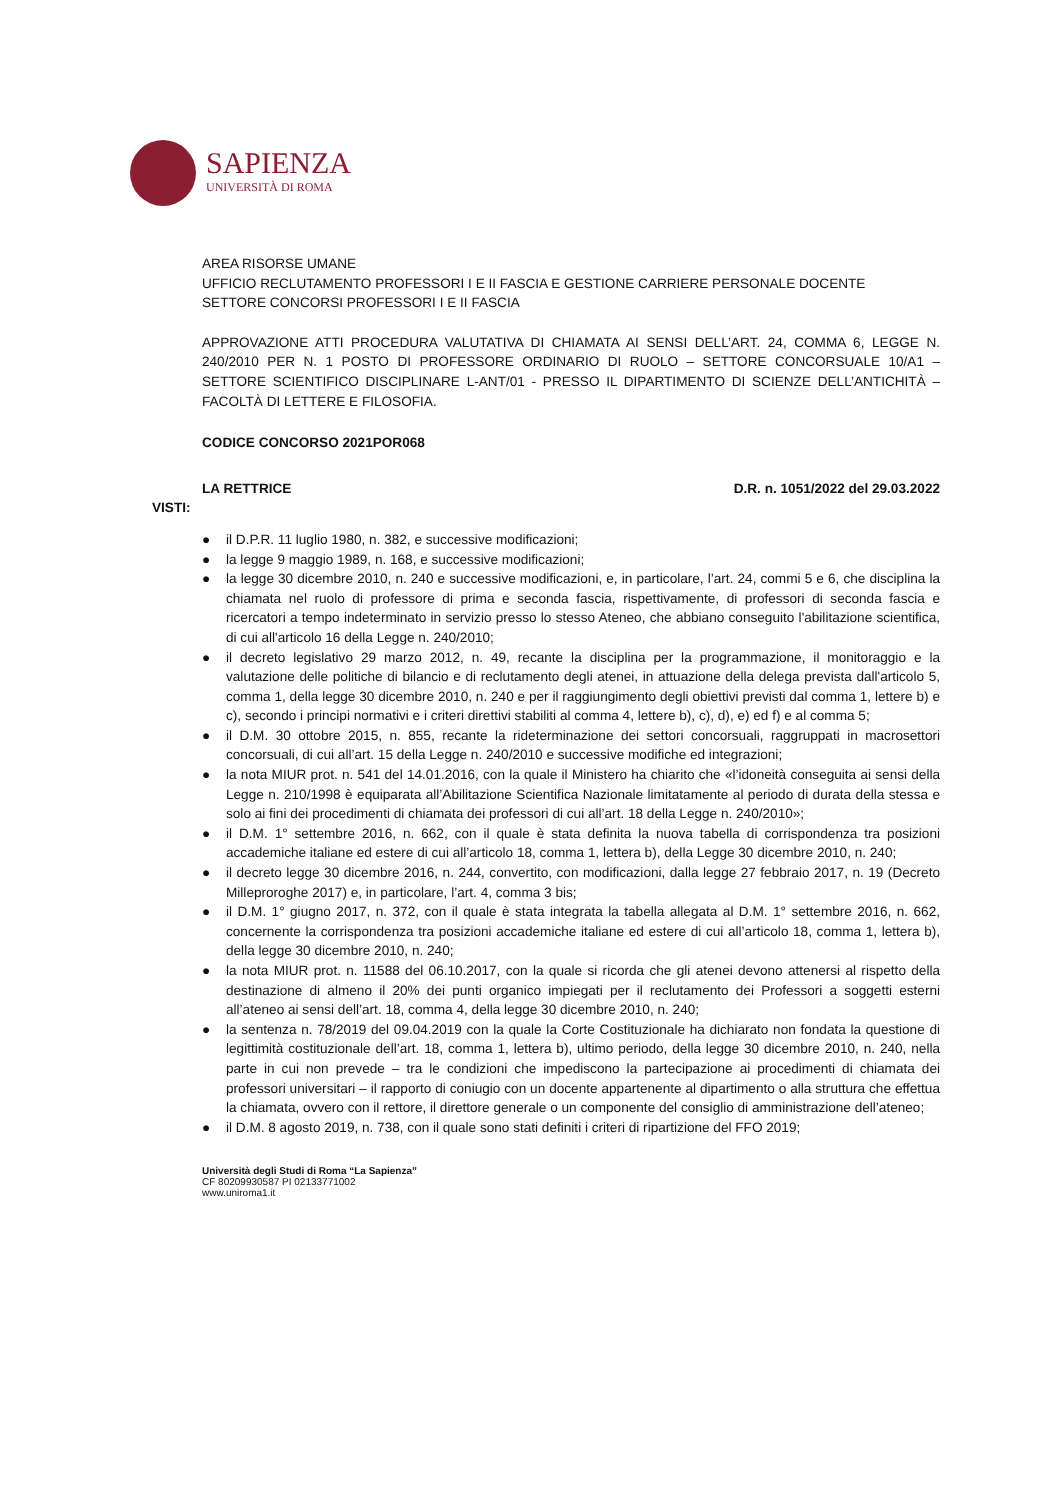SAPIENZA
UNIVERSITÀ DI ROMA
AREA RISORSE UMANE
UFFICIO RECLUTAMENTO PROFESSORI I E II FASCIA E GESTIONE CARRIERE PERSONALE DOCENTE
SETTORE CONCORSI PROFESSORI I E II FASCIA
APPROVAZIONE ATTI PROCEDURA VALUTATIVA DI CHIAMATA AI SENSI DELL’ART. 24, COMMA 6, LEGGE N. 240/2010 PER N. 1 POSTO DI PROFESSORE ORDINARIO DI RUOLO – SETTORE CONCORSUALE 10/A1 – SETTORE SCIENTIFICO DISCIPLINARE L-ANT/01 - PRESSO IL DIPARTIMENTO DI SCIENZE DELL’ANTICHITÀ – FACOLTÀ DI LETTERE E FILOSOFIA.
CODICE CONCORSO 2021POR068
LA RETTRICE D.R. n. 1051/2022 del 29.03.2022
VISTI:
● il D.P.R. 11 luglio 1980, n. 382, e successive modificazioni;
● la legge 9 maggio 1989, n. 168, e successive modificazioni;
● la legge 30 dicembre 2010, n. 240 e successive modificazioni, e, in particolare, l’art. 24, commi 5 e 6, che disciplina la chiamata nel ruolo di professore di prima e seconda fascia, rispettivamente, di professori di seconda fascia e ricercatori a tempo indeterminato in servizio presso lo stesso Ateneo, che abbiano conseguito l'abilitazione scientifica, di cui all'articolo 16 della Legge n. 240/2010;
● il decreto legislativo 29 marzo 2012, n. 49, recante la disciplina per la programmazione, il monitoraggio e la valutazione delle politiche di bilancio e di reclutamento degli atenei, in attuazione della delega prevista dall'articolo 5, comma 1, della legge 30 dicembre 2010, n. 240 e per il raggiungimento degli obiettivi previsti dal comma 1, lettere b) e c), secondo i principi normativi e i criteri direttivi stabiliti al comma 4, lettere b), c), d), e) ed f) e al comma 5;
● il D.M. 30 ottobre 2015, n. 855, recante la rideterminazione dei settori concorsuali, raggruppati in macrosettori concorsuali, di cui all’art. 15 della Legge n. 240/2010 e successive modifiche ed integrazioni;
● la nota MIUR prot. n. 541 del 14.01.2016, con la quale il Ministero ha chiarito che «l’idoneità conseguita ai sensi della Legge n. 210/1998 è equiparata all’Abilitazione Scientifica Nazionale limitatamente al periodo di durata della stessa e solo ai fini dei procedimenti di chiamata dei professori di cui all’art. 18 della Legge n. 240/2010»;
● il D.M. 1° settembre 2016, n. 662, con il quale è stata definita la nuova tabella di corrispondenza tra posizioni accademiche italiane ed estere di cui all’articolo 18, comma 1, lettera b), della Legge 30 dicembre 2010, n. 240;
● il decreto legge 30 dicembre 2016, n. 244, convertito, con modificazioni, dalla legge 27 febbraio 2017, n. 19 (Decreto Milleproroghe 2017) e, in particolare, l’art. 4, comma 3 bis;
● il D.M. 1° giugno 2017, n. 372, con il quale è stata integrata la tabella allegata al D.M. 1° settembre 2016, n. 662, concernente la corrispondenza tra posizioni accademiche italiane ed estere di cui all’articolo 18, comma 1, lettera b), della legge 30 dicembre 2010, n. 240;
● la nota MIUR prot. n. 11588 del 06.10.2017, con la quale si ricorda che gli atenei devono attenersi al rispetto della destinazione di almeno il 20% dei punti organico impiegati per il reclutamento dei Professori a soggetti esterni all’ateneo ai sensi dell’art. 18, comma 4, della legge 30 dicembre 2010, n. 240;
● la sentenza n. 78/2019 del 09.04.2019 con la quale la Corte Costituzionale ha dichiarato non fondata la questione di legittimità costituzionale dell’art. 18, comma 1, lettera b), ultimo periodo, della legge 30 dicembre 2010, n. 240, nella parte in cui non prevede – tra le condizioni che impediscono la partecipazione ai procedimenti di chiamata dei professori universitari – il rapporto di coniugio con un docente appartenente al dipartimento o alla struttura che effettua la chiamata, ovvero con il rettore, il direttore generale o un componente del consiglio di amministrazione dell’ateneo;
● il D.M. 8 agosto 2019, n. 738, con il quale sono stati definiti i criteri di ripartizione del FFO 2019;
Università degli Studi di Roma “La Sapienza”
CF 80209930587 PI 02133771002
www.uniroma1.it